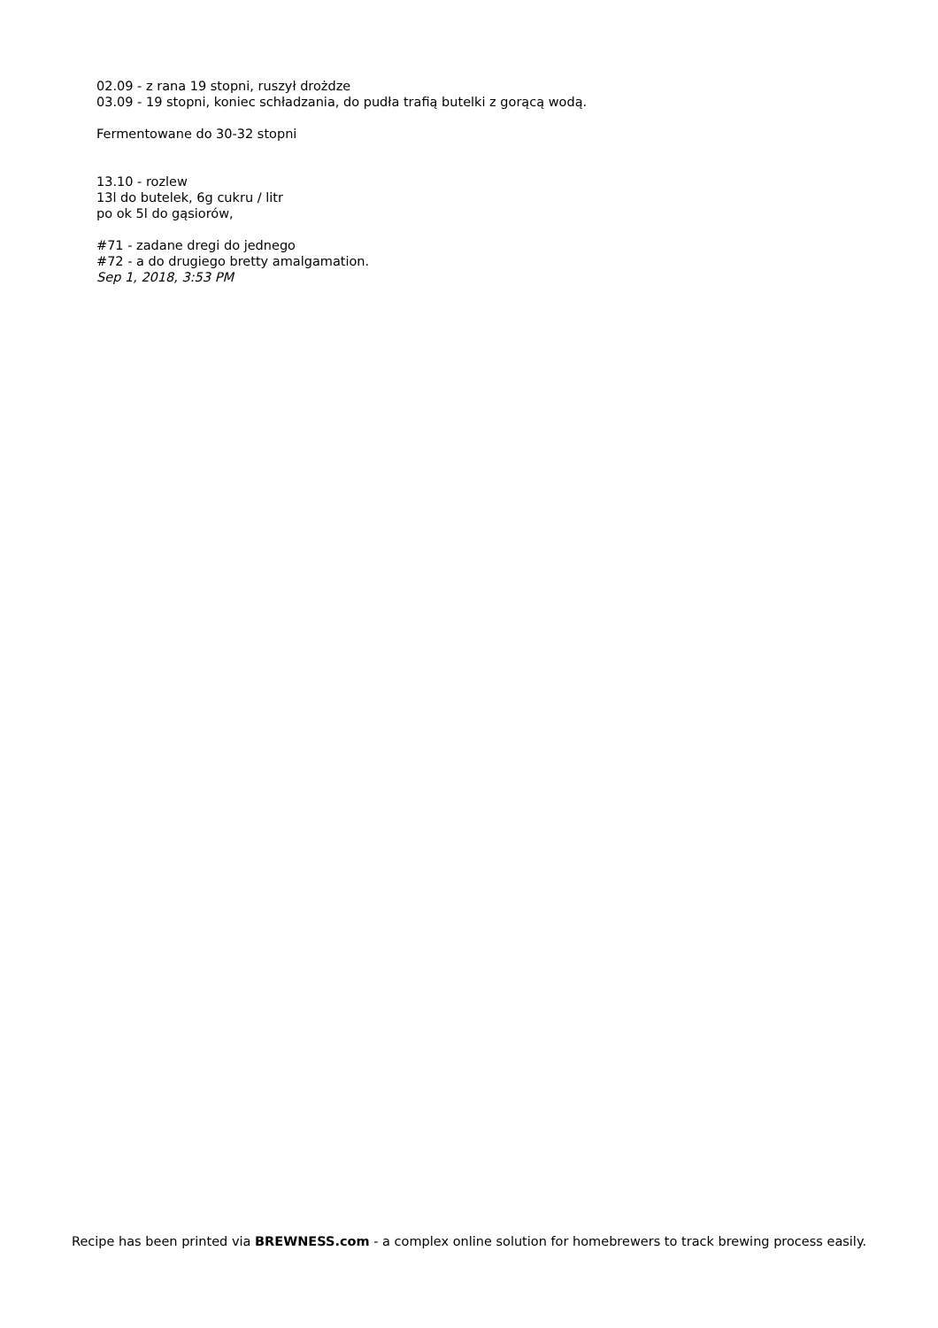02.09 - z rana 19 stopni, ruszył drożdze
03.09 - 19 stopni, koniec schładzania, do pudła trafią butelki z gorącą wodą.
Fermentowane do 30-32 stopni
13.10 - rozlew
13l do butelek, 6g cukru / litr
po ok 5l do gąsiorów,
#71 - zadane dregi do jednego
#72 - a do drugiego bretty amalgamation.
Sep 1, 2018, 3:53 PM
Recipe has been printed via BREWNESS.com - a complex online solution for homebrewers to track brewing process easily.